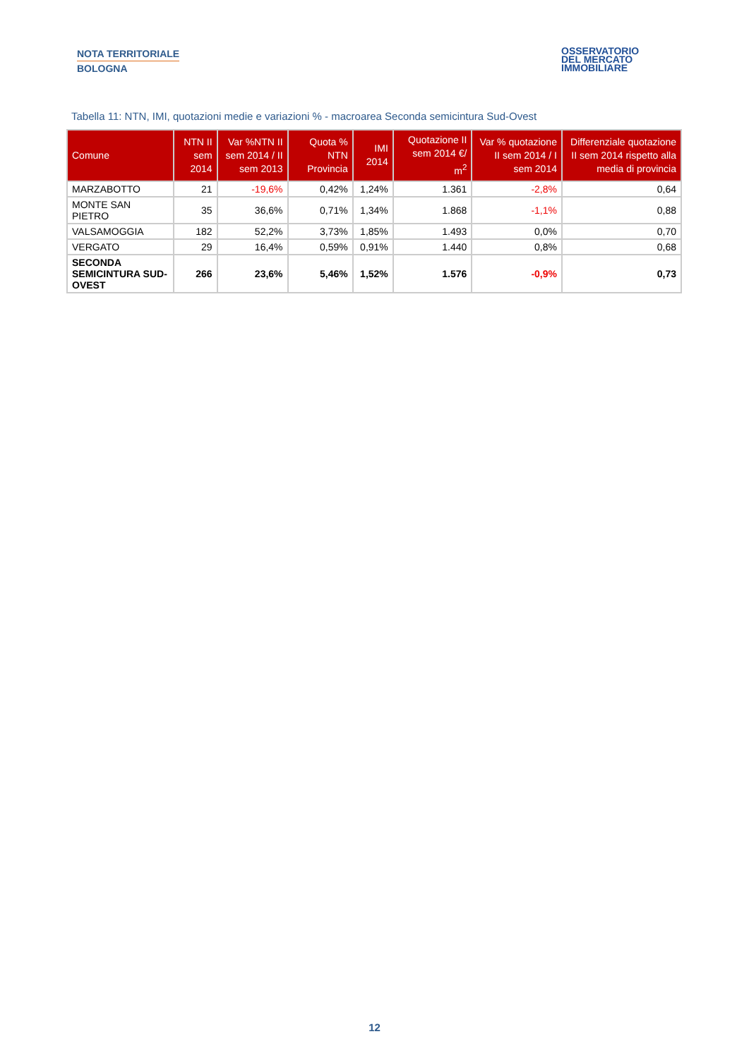NOTA TERRITORIALE
BOLOGNA
OSSERVATORIO
DEL MERCATO
IMMOBILIARE
Tabella 11: NTN, IMI, quotazioni medie e variazioni % - macroarea Seconda semicintura Sud-Ovest
| Comune | NTN II sem 2014 | Var %NTN II sem 2014 / II sem 2013 | Quota % NTN Provincia | IMI 2014 | Quotazione II sem 2014 €/ m<sup>2</sup> | Var % quotazione II sem 2014 / I sem 2014 | Differenziale quotazione II sem 2014 rispetto alla media di provincia |
| --- | --- | --- | --- | --- | --- | --- | --- |
| MARZABOTTO | 21 | -19,6% | 0,42% | 1,24% | 1.361 | -2,8% | 0,64 |
| MONTE SAN PIETRO | 35 | 36,6% | 0,71% | 1,34% | 1.868 | -1,1% | 0,88 |
| VALSAMOGGIA | 182 | 52,2% | 3,73% | 1,85% | 1.493 | 0,0% | 0,70 |
| VERGATO | 29 | 16,4% | 0,59% | 0,91% | 1.440 | 0,8% | 0,68 |
| SECONDA SEMICINTURA SUD-OVEST | 266 | 23,6% | 5,46% | 1,52% | 1.576 | -0,9% | 0,73 |
12